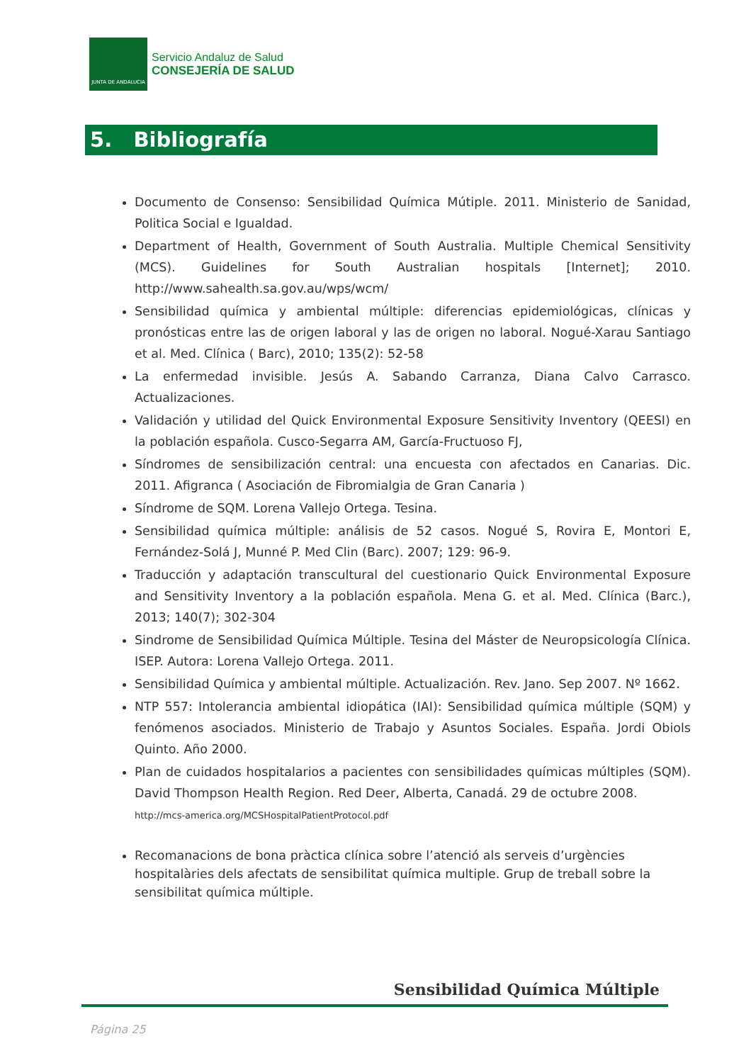JUNTA DE ANDALUCIA
Servicio Andaluz de Salud
CONSEJERÍA DE SALUD
5. Bibliografía
Documento de Consenso: Sensibilidad Química Mútiple. 2011. Ministerio de Sanidad, Politica Social e Igualdad.
Department of Health, Government of South Australia. Multiple Chemical Sensitivity (MCS). Guidelines for South Australian hospitals [Internet]; 2010. http://www.sahealth.sa.gov.au/wps/wcm/
Sensibilidad química y ambiental múltiple: diferencias epidemiológicas, clínicas y pronósticas entre las de origen laboral y las de origen no laboral. Nogué-Xarau Santiago et al. Med. Clínica ( Barc), 2010; 135(2): 52-58
La enfermedad invisible. Jesús A. Sabando Carranza, Diana Calvo Carrasco. Actualizaciones.
Validación y utilidad del Quick Environmental Exposure Sensitivity Inventory (QEESI) en la población española. Cusco-Segarra AM, García-Fructuoso FJ,
Síndromes de sensibilización central: una encuesta con afectados en Canarias. Dic. 2011. Afigranca ( Asociación de Fibromialgia de Gran Canaria )
Síndrome de SQM. Lorena Vallejo Ortega. Tesina.
Sensibilidad química múltiple: análisis de 52 casos. Nogué S, Rovira E, Montori E, Fernández-Solá J, Munné P. Med Clin (Barc). 2007; 129: 96-9.
Traducción y adaptación transcultural del cuestionario Quick Environmental Exposure and Sensitivity Inventory a la población española. Mena G. et al. Med. Clínica (Barc.), 2013; 140(7); 302-304
Sindrome de Sensibilidad Química Múltiple. Tesina del Máster de Neuropsicología Clínica. ISEP. Autora: Lorena Vallejo Ortega. 2011.
Sensibilidad Química y ambiental múltiple. Actualización. Rev. Jano. Sep 2007. Nº 1662.
NTP 557: Intolerancia ambiental idiopática (IAI): Sensibilidad química múltiple (SQM) y fenómenos asociados. Ministerio de Trabajo y Asuntos Sociales. España. Jordi Obiols Quinto. Año 2000.
Plan de cuidados hospitalarios a pacientes con sensibilidades químicas múltiples (SQM). David Thompson Health Region. Red Deer, Alberta, Canadá. 29 de octubre 2008.
http://mcs-america.org/MCSHospitalPatientProtocol.pdf
Recomanacions de bona pràctica clínica sobre l’atenció als serveis d’urgències hospitalàries dels afectats de sensibilitat química multiple. Grup de treball sobre la sensibilitat química múltiple.
Sensibilidad Química Múltiple
Página 25